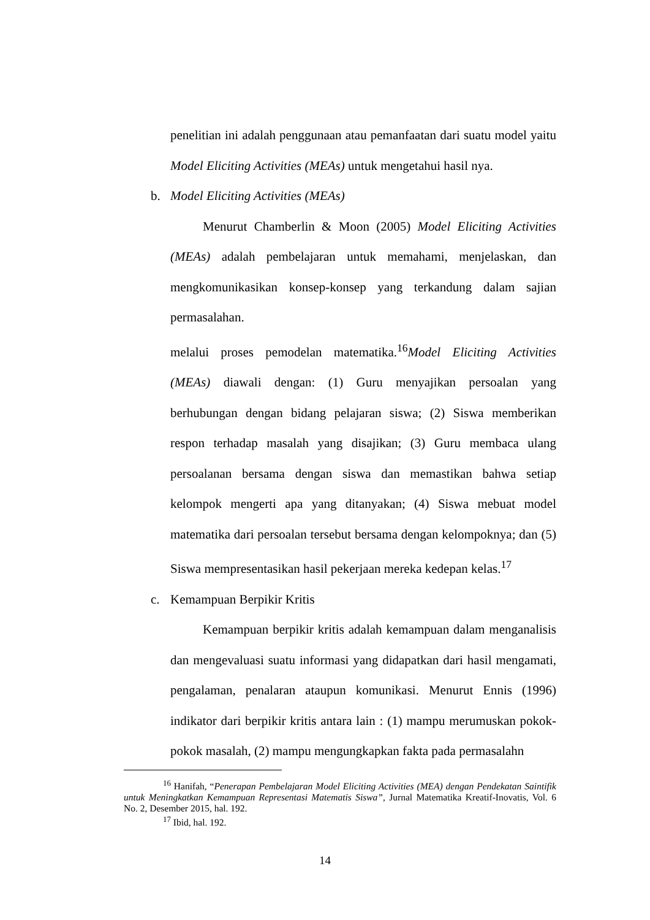penelitian ini adalah penggunaan atau pemanfaatan dari suatu model yaitu Model Eliciting Activities (MEAs) untuk mengetahui hasil nya.
b. Model Eliciting Activities (MEAs)
Menurut Chamberlin & Moon (2005) Model Eliciting Activities (MEAs) adalah pembelajaran untuk memahami, menjelaskan, dan mengkomunikasikan konsep-konsep yang terkandung dalam sajian permasalahan.
melalui proses pemodelan matematika.<sup>16</sup>Model Eliciting Activities (MEAs) diawali dengan: (1) Guru menyajikan persoalan yang berhubungan dengan bidang pelajaran siswa; (2) Siswa memberikan respon terhadap masalah yang disajikan; (3) Guru membaca ulang persoalanan bersama dengan siswa dan memastikan bahwa setiap kelompok mengerti apa yang ditanyakan; (4) Siswa mebuat model matematika dari persoalan tersebut bersama dengan kelompoknya; dan (5) Siswa mempresentasikan hasil pekerjaan mereka kedepan kelas.<sup>17</sup>
c. Kemampuan Berpikir Kritis
Kemampuan berpikir kritis adalah kemampuan dalam menganalisis dan mengevaluasi suatu informasi yang didapatkan dari hasil mengamati, pengalaman, penalaran ataupun komunikasi. Menurut Ennis (1996) indikator dari berpikir kritis antara lain : (1) mampu merumuskan pokok-pokok masalah, (2) mampu mengungkapkan fakta pada permasalahn
<sup>16</sup> Hanifah, “Penerapan Pembelajaran Model Eliciting Activities (MEA) dengan Pendekatan Saintifik untuk Meningkatkan Kemampuan Representasi Matematis Siswa”, Jurnal Matematika Kreatif-Inovatis, Vol. 6 No. 2, Desember 2015, hal. 192.
<sup>17</sup> Ibid, hal. 192.
14